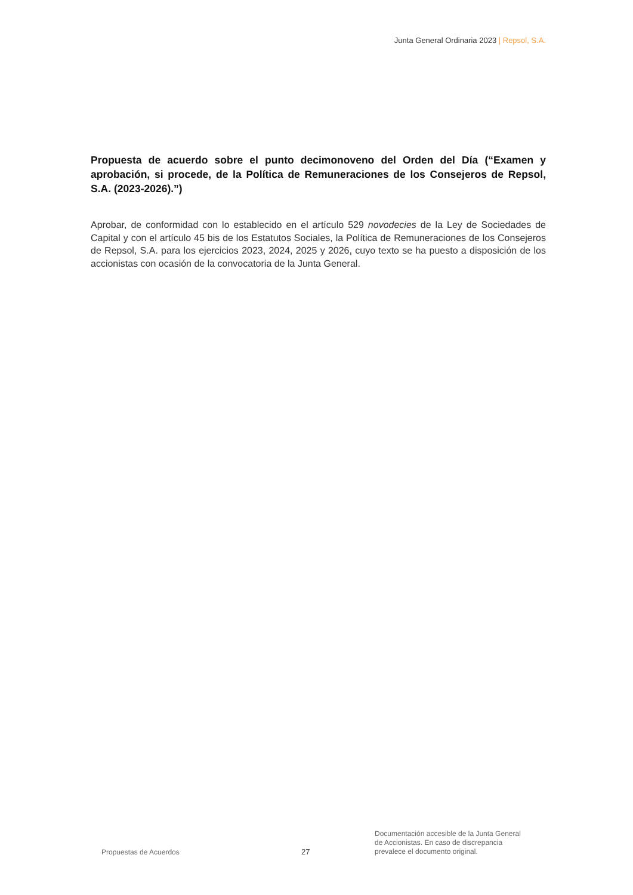Junta General Ordinaria 2023 | Repsol, S.A.
Propuesta de acuerdo sobre el punto decimonoveno del Orden del Día (“Examen y aprobación, si procede, de la Política de Remuneraciones de los Consejeros de Repsol, S.A. (2023-2026).”)
Aprobar, de conformidad con lo establecido en el artículo 529 novodecies de la Ley de Sociedades de Capital y con el artículo 45 bis de los Estatutos Sociales, la Política de Remuneraciones de los Consejeros de Repsol, S.A. para los ejercicios 2023, 2024, 2025 y 2026, cuyo texto se ha puesto a disposición de los accionistas con ocasión de la convocatoria de la Junta General.
Propuestas de Acuerdos
27
Documentación accesible de la Junta General
de Accionistas. En caso de discrepancia
prevalece el documento original.